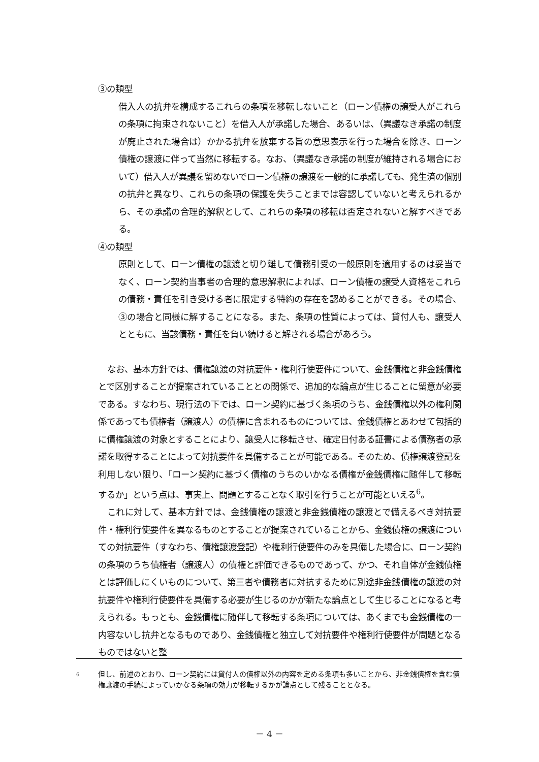③の類型
借入人の抗弁を構成するこれらの条項を移転しないこと（ローン債権の譲受人がこれらの条項に拘束されないこと）を借入人が承諾した場合、あるいは、（異議なき承諾の制度が廃止された場合は）かかる抗弁を放棄する旨の意思表示を行った場合を除き、ローン債権の譲渡に伴って当然に移転する。なお、（異議なき承諾の制度が維持される場合において）借入人が異議を留めないでローン債権の譲渡を一般的に承諾しても、発生済の個別の抗弁と異なり、これらの条項の保護を失うことまでは容認していないと考えられるから、その承諾の合理的解釈として、これらの条項の移転は否定されないと解すべきである。
④の類型
原則として、ローン債権の譲渡と切り離して債務引受の一般原則を適用するのは妥当でなく、ローン契約当事者の合理的意思解釈によれば、ローン債権の譲受人資格をこれらの債務・責任を引き受ける者に限定する特約の存在を認めることができる。その場合、③の場合と同様に解することになる。また、条項の性質によっては、貸付人も、譲受人とともに、当該債務・責任を負い続けると解される場合があろう。
なお、基本方針では、債権譲渡の対抗要件・権利行使要件について、金銭債権と非金銭債権とで区別することが提案されていることとの関係で、追加的な論点が生じることに留意が必要である。すなわち、現行法の下では、ローン契約に基づく条項のうち、金銭債権以外の権利関係であっても債権者（譲渡人）の債権に含まれるものについては、金銭債権とあわせて包括的に債権譲渡の対象とすることにより、譲受人に移転させ、確定日付ある証書による債務者の承諾を取得することによって対抗要件を具備することが可能である。そのため、債権譲渡登記を利用しない限り、「ローン契約に基づく債権のうちのいかなる債権が金銭債権に随伴して移転するか」という点は、事実上、問題とすることなく取引を行うことが可能といえる<sup>6</sup>。
これに対して、基本方針では、金銭債権の譲渡と非金銭債権の譲渡とで備えるべき対抗要件・権利行使要件を異なるものとすることが提案されていることから、金銭債権の譲渡についての対抗要件（すなわち、債権譲渡登記）や権利行使要件のみを具備した場合に、ローン契約の条項のうち債権者（譲渡人）の債権と評価できるものであって、かつ、それ自体が金銭債権とは評価しにくいものについて、第三者や債務者に対抗するために別途非金銭債権の譲渡の対抗要件や権利行使要件を具備する必要が生じるのかが新たな論点として生じることになると考えられる。もっとも、金銭債権に随伴して移転する条項については、あくまでも金銭債権の一内容ないし抗弁となるものであり、金銭債権と独立して対抗要件や権利行使要件が問題となるものではないと整
6 但し、前述のとおり、ローン契約には貸付人の債権以外の内容を定める条項も多いことから、非金銭債権を含む債権譲渡の手続によっていかなる条項の効力が移転するかが論点として残ることとなる。
－ 4 －